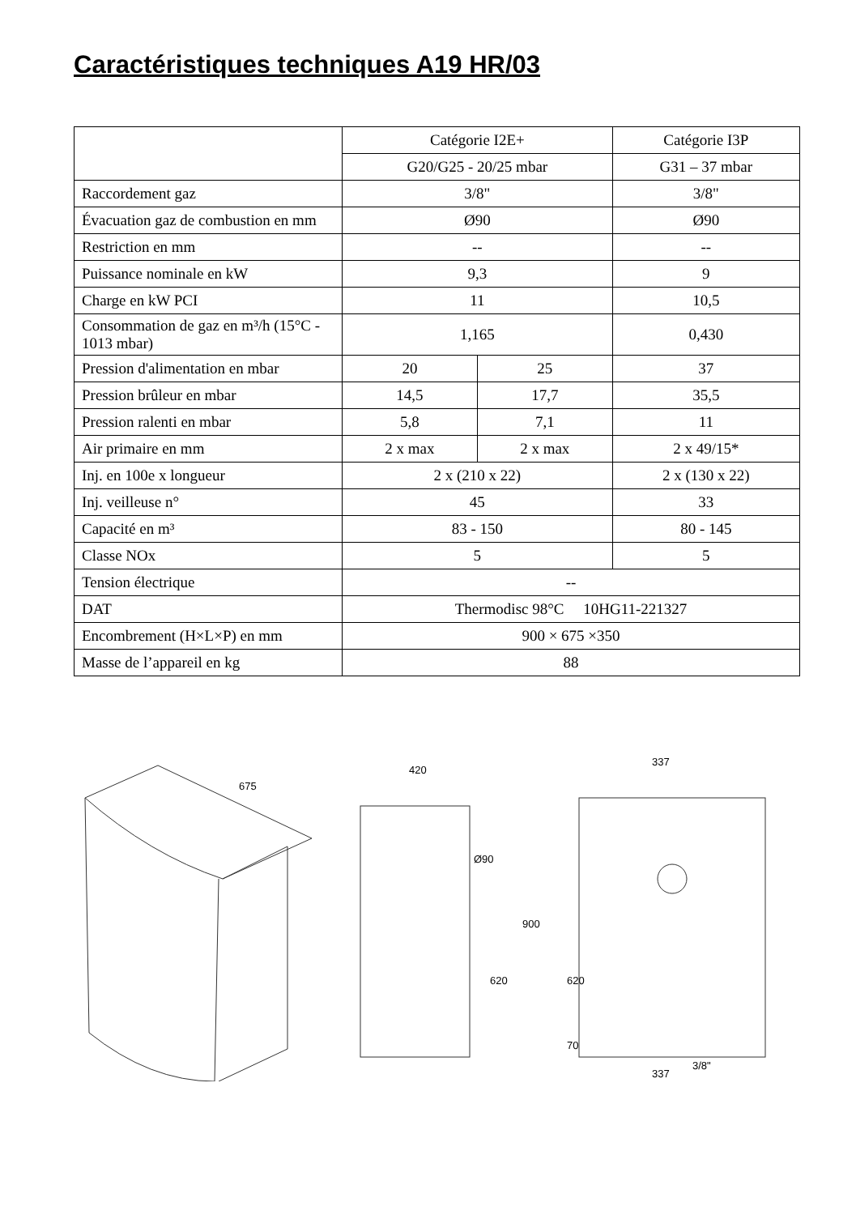Caractéristiques techniques A19 HR/03
| | Catégorie I2E+ | | Catégorie I3P |
| | G20/G25 - 20/25 mbar | | G31 – 37 mbar |
| Raccordement gaz | 3/8" | | 3/8" |
| Évacuation gaz de combustion en mm | Ø90 | | Ø90 |
| Restriction en mm | -- | | -- |
| Puissance nominale en kW | 9,3 | | 9 |
| Charge en kW PCI | 11 | | 10,5 |
| Consommation de gaz en m³/h (15°C - 1013 mbar) | 1,165 | | 0,430 |
| Pression d'alimentation en mbar | 20 | 25 | 37 |
| Pression brûleur en mbar | 14,5 | 17,7 | 35,5 |
| Pression ralenti en mbar | 5,8 | 7,1 | 11 |
| Air primaire en mm | 2 x max | 2 x max | 2 x 49/15* |
| Inj. en 100e x longueur | 2 x (210 x 22) | | 2 x (130 x 22) |
| Inj. veilleuse n° | 45 | | 33 |
| Capacité en m³ | 83 - 150 | | 80 - 145 |
| Classe NOx | 5 | | 5 |
| Tension électrique | -- | | |
| DAT | Thermodisc 98°C 10HG11-221327 | | |
| Encombrement (H×L×P) en mm | 900 × 675 ×350 | | |
| Masse de l’appareil en kg | 88 | | |
675
420
900
620
Ø90
337
337
620
70
3/8"